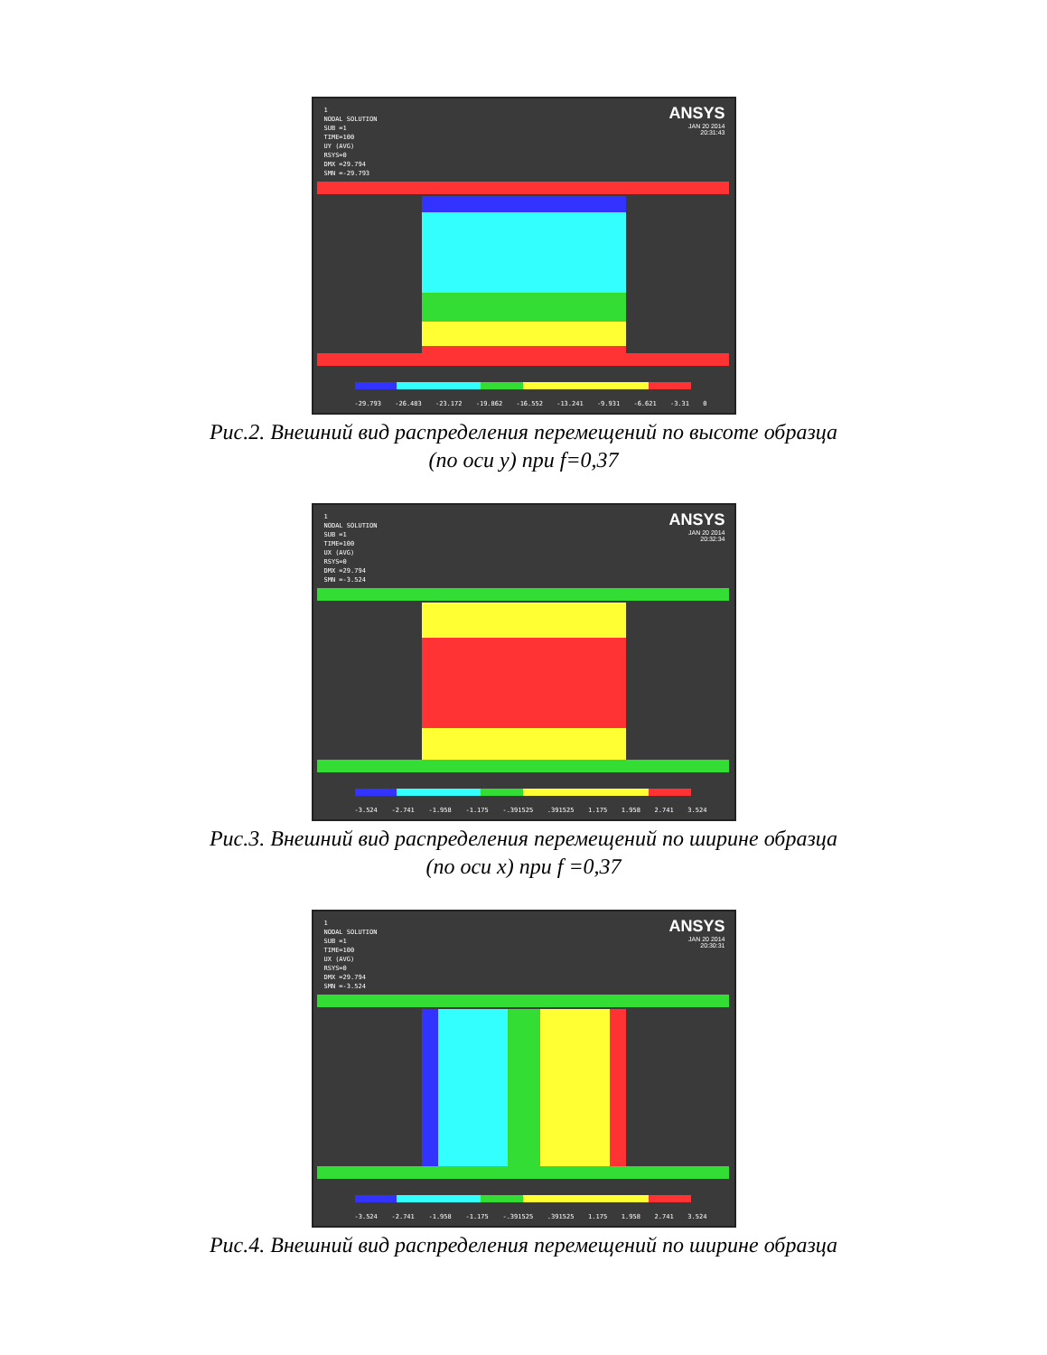1
NODAL SOLUTION
SUB =1
TIME=100
UY (AVG)
RSYS=0
DMX =29.794
SMN =-29.793
ANSYS
JAN 20 2014
20:31:43
-29.793 -26.483 -23.172 -19.862 -16.552 -13.241 -9.931 -6.621 -3.31 0
Рис.2. Внешний вид распределения перемещений по высоте образца
(по оси y) при f=0,37
1
NODAL SOLUTION
SUB =1
TIME=100
UX (AVG)
RSYS=0
DMX =29.794
SMN =-3.524
ANSYS
JAN 20 2014
20:32:34
-3.524 -2.741 -1.958 -1.175 -.391525 .391525 1.175 1.958 2.741 3.524
Рис.3. Внешний вид распределения перемещений по ширине образца
(по оси x) при f =0,37
1
NODAL SOLUTION
SUB =1
TIME=100
UX (AVG)
RSYS=0
DMX =29.794
SMN =-3.524
ANSYS
JAN 20 2014
20:30:31
-3.524 -2.741 -1.958 -1.175 -.391525 .391525 1.175 1.958 2.741 3.524
Рис.4. Внешний вид распределения перемещений по ширине образца